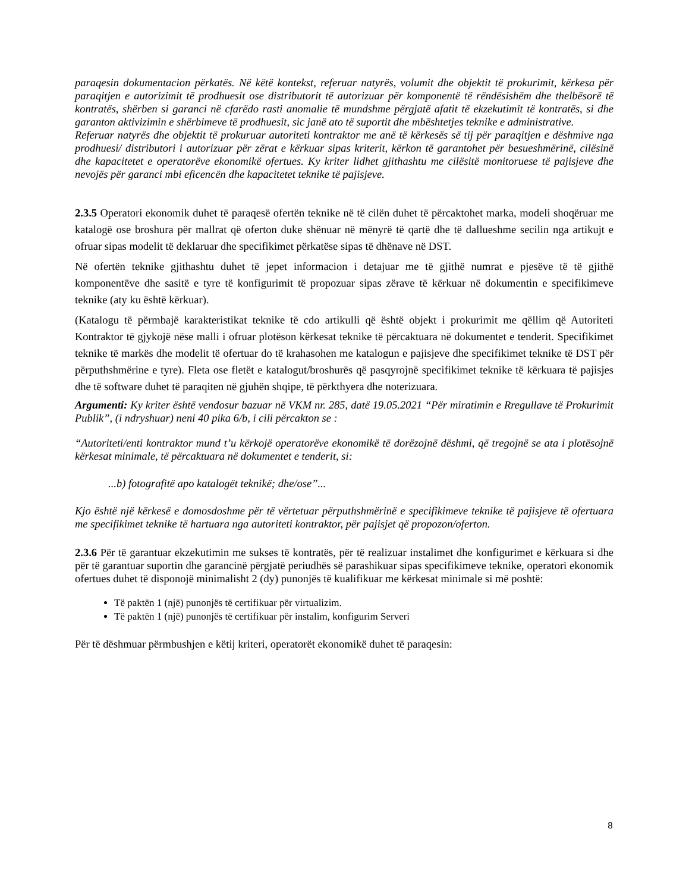paraqesin dokumentacion përkatës. Në këtë kontekst, referuar natyrës, volumit dhe objektit të prokurimit, kërkesa për paraqitjen e autorizimit të prodhuesit ose distributorit të autorizuar për komponentë të rëndësishëm dhe thelbësorë të kontratës, shërben si garanci në cfarëdo rasti anomalie të mundshme përgjatë afatit të ekzekutimit të kontratës, si dhe garanton aktivizimin e shërbimeve të prodhuesit, sic janë ato të suportit dhe mbështetjes teknike e administrative.
Referuar natyrës dhe objektit të prokuruar autoriteti kontraktor me anë të kërkesës së tij për paraqitjen e dëshmive nga prodhuesi/ distributori i autorizuar për zërat e kërkuar sipas kriterit, kërkon të garantohet për besueshmërinë, cilësinë dhe kapacitetet e operatorëve ekonomikë ofertues. Ky kriter lidhet gjithashtu me cilësitë monitoruese të pajisjeve dhe nevojës për garanci mbi eficencën dhe kapacitetet teknike të pajisjeve.
2.3.5 Operatori ekonomik duhet të paraqesë ofertën teknike në të cilën duhet të përcaktohet marka, modeli shoqëruar me katalogë ose broshura për mallrat që oferton duke shënuar në mënyrë të qartë dhe të dallueshme secilin nga artikujt e ofruar sipas modelit të deklaruar dhe specifikimet përkatëse sipas të dhënave në DST.
Në ofertën teknike gjithashtu duhet të jepet informacion i detajuar me të gjithë numrat e pjesëve të të gjithë komponentëve dhe sasitë e tyre të konfigurimit të propozuar sipas zërave të kërkuar në dokumentin e specifikimeve teknike (aty ku është kërkuar).
(Katalogu të përmbajë karakteristikat teknike të cdo artikulli që është objekt i prokurimit me qëllim që Autoriteti Kontraktor të gjykojë nëse malli i ofruar plotëson kërkesat teknike të përcaktuara në dokumentet e tenderit. Specifikimet teknike të markës dhe modelit të ofertuar do të krahasohen me katalogun e pajisjeve dhe specifikimet teknike të DST për përputhshmërine e tyre). Fleta ose fletët e katalogut/broshurës që pasqyrojnë specifikimet teknike të kërkuara të pajisjes dhe të software duhet të paraqiten në gjuhën shqipe, të përkthyera dhe noterizuara.
Argumenti: Ky kriter është vendosur bazuar në VKM nr. 285, datë 19.05.2021 “Për miratimin e Rregullave të Prokurimit Publik”, (i ndryshuar) neni 40 pika 6/b, i cili përcakton se :
“Autoriteti/enti kontraktor mund t’u kërkojë operatorëve ekonomikë të dorëzojnë dëshmi, që tregojnë se ata i plotësojnë kërkesat minimale, të përcaktuara në dokumentet e tenderit, si:
...b) fotografitë apo katalogët teknikë; dhe/ose”...
Kjo është një kërkesë e domosdoshme për të vërtetuar përputhshmërinë e specifikimeve teknike të pajisjeve të ofertuara me specifikimet teknike të hartuara nga autoriteti kontraktor, për pajisjet që propozon/oferton.
2.3.6 Për të garantuar ekzekutimin me sukses të kontratës, për të realizuar instalimet dhe konfigurimet e kërkuara si dhe për të garantuar suportin dhe garancinë përgjatë periudhës së parashikuar sipas specifikimeve teknike, operatori ekonomik ofertues duhet të disponojë minimalisht 2 (dy) punonjës të kualifikuar me kërkesat minimale si më poshtë:
Të paktën 1 (një) punonjës të certifikuar për virtualizim.
Të paktën 1 (një) punonjës të certifikuar për instalim, konfigurim Serveri
Për të dëshmuar përmbushjen e këtij kriteri, operatorët ekonomikë duhet të paraqesin:
8